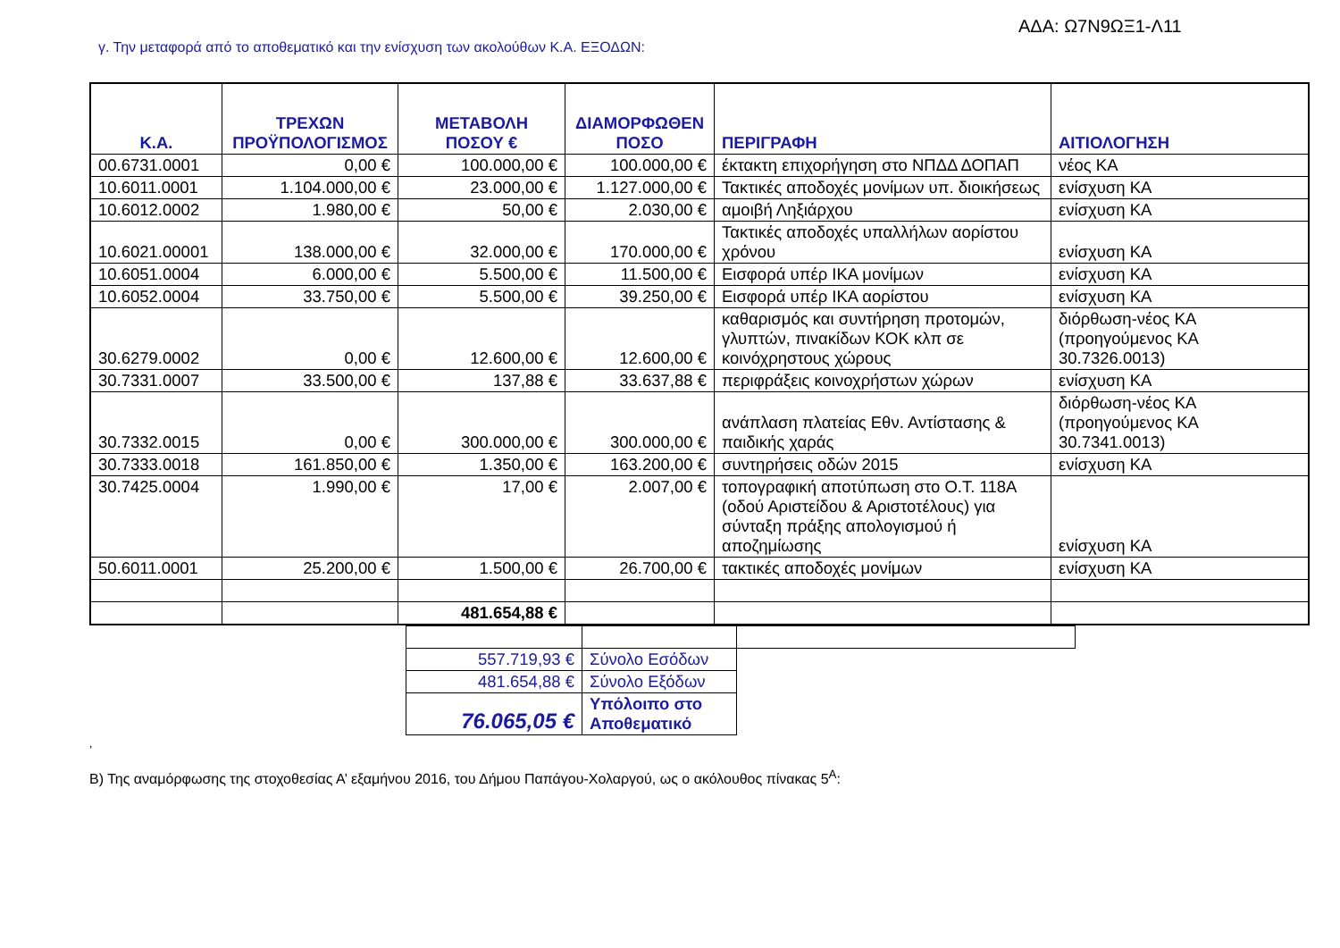ΑΔΑ: Ω7Ν9ΩΞ1-Λ11
γ. Την μεταφορά από το αποθεματικό και την ενίσχυση των ακολούθων Κ.Α. ΕΞΟΔΩΝ:
| Κ.Α. | ΤΡΕΧΩΝ ΠΡΟΫΠΟΛΟΓΙΣΜΟΣ | ΜΕΤΑΒΟΛΗ ΠΟΣΟΥ € | ΔΙΑΜΟΡΦΩΘΕΝ ΠΟΣΟ | ΠΕΡΙΓΡΑΦΗ | ΑΙΤΙΟΛΟΓΗΣΗ |
| --- | --- | --- | --- | --- | --- |
| 00.6731.0001 | 0,00 € | 100.000,00 € | 100.000,00 € | έκτακτη επιχορήγηση στο ΝΠΔΔ ΔΟΠΑΠ | νέος ΚΑ |
| 10.6011.0001 | 1.104.000,00 € | 23.000,00 € | 1.127.000,00 € | Τακτικές αποδοχές μονίμων υπ. διοικήσεως | ενίσχυση ΚΑ |
| 10.6012.0002 | 1.980,00 € | 50,00 € | 2.030,00 € | αμοιβή Ληξιάρχου | ενίσχυση ΚΑ |
| 10.6021.00001 | 138.000,00 € | 32.000,00 € | 170.000,00 € | Τακτικές αποδοχές υπαλλήλων αορίστου χρόνου | ενίσχυση ΚΑ |
| 10.6051.0004 | 6.000,00 € | 5.500,00 € | 11.500,00 € | Εισφορά υπέρ ΙΚΑ μονίμων | ενίσχυση ΚΑ |
| 10.6052.0004 | 33.750,00 € | 5.500,00 € | 39.250,00 € | Εισφορά υπέρ ΙΚΑ αορίστου | ενίσχυση ΚΑ |
| 30.6279.0002 | 0,00 € | 12.600,00 € | 12.600,00 € | καθαρισμός και συντήρηση προτομών, γλυπτών, πινακίδων ΚΟΚ κλπ σε κοινόχρηστους χώρους | διόρθωση-νέος ΚΑ (προηγούμενος ΚΑ 30.7326.0013) |
| 30.7331.0007 | 33.500,00 € | 137,88 € | 33.637,88 € | περιφράξεις κοινοχρήστων χώρων | ενίσχυση ΚΑ |
| 30.7332.0015 | 0,00 € | 300.000,00 € | 300.000,00 € | ανάπλαση πλατείας Εθν. Αντίστασης & παιδικής χαράς | διόρθωση-νέος ΚΑ (προηγούμενος ΚΑ 30.7341.0013) |
| 30.7333.0018 | 161.850,00 € | 1.350,00 € | 163.200,00 € | συντηρήσεις οδών 2015 | ενίσχυση ΚΑ |
| 30.7425.0004 | 1.990,00 € | 17,00 € | 2.007,00 € | τοπογραφική αποτύπωση στο Ο.Τ. 118Α (οδού Αριστείδου & Αριστοτέλους) για σύνταξη πράξης απολογισμού ή αποζημίωσης | ενίσχυση ΚΑ |
| 50.6011.0001 | 25.200,00 € | 1.500,00 € | 26.700,00 € | τακτικές αποδοχές μονίμων | ενίσχυση ΚΑ |
| | | 481.654,88 € | | | |
| 557.719,93 € | Σύνολο Εσόδων | |
| 481.654,88 € | Σύνολο Εξόδων | |
| 76.065,05 € | Υπόλοιπο στο Αποθεματικό | |
‚
Β) Της αναμόρφωσης της στοχοθεσίας Α’ εξαμήνου 2016, του Δήμου Παπάγου-Χολαργού, ως ο ακόλουθος πίνακας 5<sup>Α</sup>: